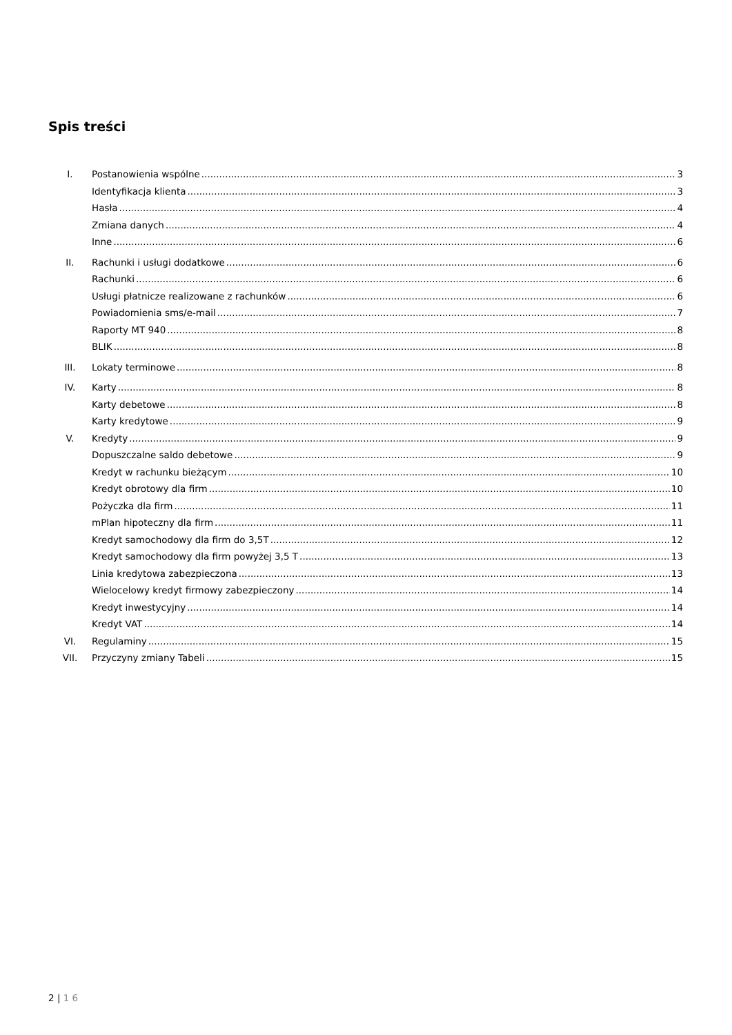Spis treści
I. Postanowienia wspólne 3
Identyfikacja klienta 3
Hasła 4
Zmiana danych 4
Inne 6
II. Rachunki i usługi dodatkowe 6
Rachunki 6
Usługi płatnicze realizowane z rachunków 6
Powiadomienia sms/e-mail 7
Raporty MT 940 8
BLIK 8
III. Lokaty terminowe 8
IV. Karty 8
Karty debetowe 8
Karty kredytowe 9
V. Kredyty 9
Dopuszczalne saldo debetowe 9
Kredyt w rachunku bieżącym 10
Kredyt obrotowy dla firm 10
Pożyczka dla firm 11
mPlan hipoteczny dla firm 11
Kredyt samochodowy dla firm do 3,5T 12
Kredyt samochodowy dla firm powyżej 3,5 T 13
Linia kredytowa zabezpieczona 13
Wielocelowy kredyt firmowy zabezpieczony 14
Kredyt inwestycyjny 14
Kredyt VAT 14
VI. Regulaminy 15
VII. Przyczyny zmiany Tabeli 15
2 | 1 6